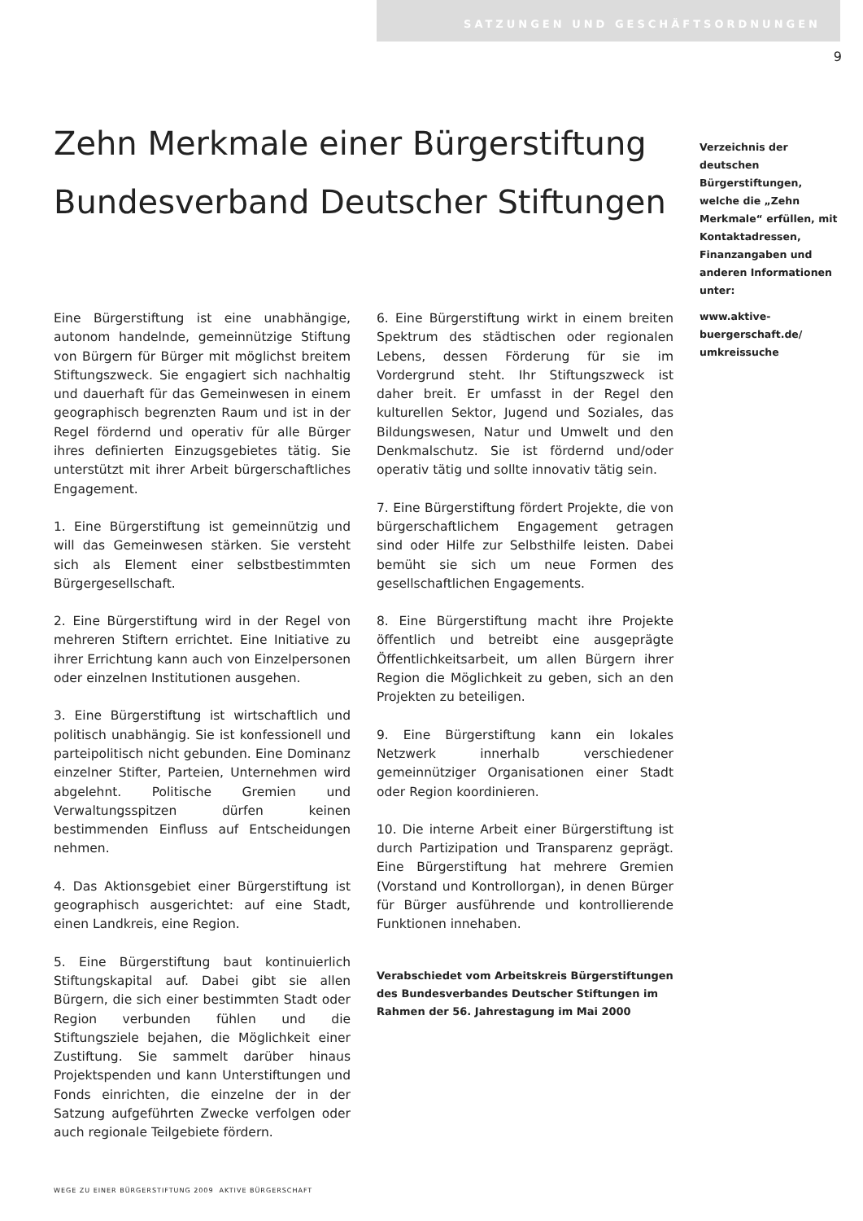SATZUNGEN UND GESCHÄFTSORDNUNGEN
9
Zehn Merkmale einer Bürgerstiftung
Bundesverband Deutscher Stiftungen
Verzeichnis der deutschen Bürgerstiftungen, welche die „Zehn Merkmale“ erfüllen, mit Kontaktadressen, Finanzangaben und anderen Informationen unter:
www.aktive-buergerschaft.de/ umkreissuche
Eine Bürgerstiftung ist eine unabhängige, autonom handelnde, gemeinnützige Stiftung von Bürgern für Bürger mit möglichst breitem Stiftungszweck. Sie engagiert sich nachhaltig und dauerhaft für das Gemeinwesen in einem geographisch begrenzten Raum und ist in der Regel fördernd und operativ für alle Bürger ihres definierten Einzugsgebietes tätig. Sie unterstützt mit ihrer Arbeit bürgerschaftliches Engagement.
1. Eine Bürgerstiftung ist gemeinnützig und will das Gemeinwesen stärken. Sie versteht sich als Element einer selbstbestimmten Bürgergesellschaft.
2. Eine Bürgerstiftung wird in der Regel von mehreren Stiftern errichtet. Eine Initiative zu ihrer Errichtung kann auch von Einzelpersonen oder einzelnen Institutionen ausgehen.
3. Eine Bürgerstiftung ist wirtschaftlich und politisch unabhängig. Sie ist konfessionell und parteipolitisch nicht gebunden. Eine Dominanz einzelner Stifter, Parteien, Unternehmen wird abgelehnt. Politische Gremien und Verwaltungsspitzen dürfen keinen bestimmenden Einfluss auf Entscheidungen nehmen.
4. Das Aktionsgebiet einer Bürgerstiftung ist geographisch ausgerichtet: auf eine Stadt, einen Landkreis, eine Region.
5. Eine Bürgerstiftung baut kontinuierlich Stiftungskapital auf. Dabei gibt sie allen Bürgern, die sich einer bestimmten Stadt oder Region verbunden fühlen und die Stiftungsziele bejahen, die Möglichkeit einer Zustiftung. Sie sammelt darüber hinaus Projektspenden und kann Unterstiftungen und Fonds einrichten, die einzelne der in der Satzung aufgeführten Zwecke verfolgen oder auch regionale Teilgebiete fördern.
6. Eine Bürgerstiftung wirkt in einem breiten Spektrum des städtischen oder regionalen Lebens, dessen Förderung für sie im Vordergrund steht. Ihr Stiftungszweck ist daher breit. Er umfasst in der Regel den kulturellen Sektor, Jugend und Soziales, das Bildungswesen, Natur und Umwelt und den Denkmalschutz. Sie ist fördernd und/oder operativ tätig und sollte innovativ tätig sein.
7. Eine Bürgerstiftung fördert Projekte, die von bürgerschaftlichem Engagement getragen sind oder Hilfe zur Selbsthilfe leisten. Dabei bemüht sie sich um neue Formen des gesellschaftlichen Engagements.
8. Eine Bürgerstiftung macht ihre Projekte öffentlich und betreibt eine ausgeprägte Öffentlichkeitsarbeit, um allen Bürgern ihrer Region die Möglichkeit zu geben, sich an den Projekten zu beteiligen.
9. Eine Bürgerstiftung kann ein lokales Netzwerk innerhalb verschiedener gemeinnütziger Organisationen einer Stadt oder Region koordinieren.
10. Die interne Arbeit einer Bürgerstiftung ist durch Partizipation und Transparenz geprägt. Eine Bürgerstiftung hat mehrere Gremien (Vorstand und Kontrollorgan), in denen Bürger für Bürger ausführende und kontrollierende Funktionen innehaben.
Verabschiedet vom Arbeitskreis Bürgerstiftungen des Bundesverbandes Deutscher Stiftungen im Rahmen der 56. Jahrestagung im Mai 2000
WEGE ZU EINER BÜRGERSTIFTUNG 2009 AKTIVE BÜRGERSCHAFT